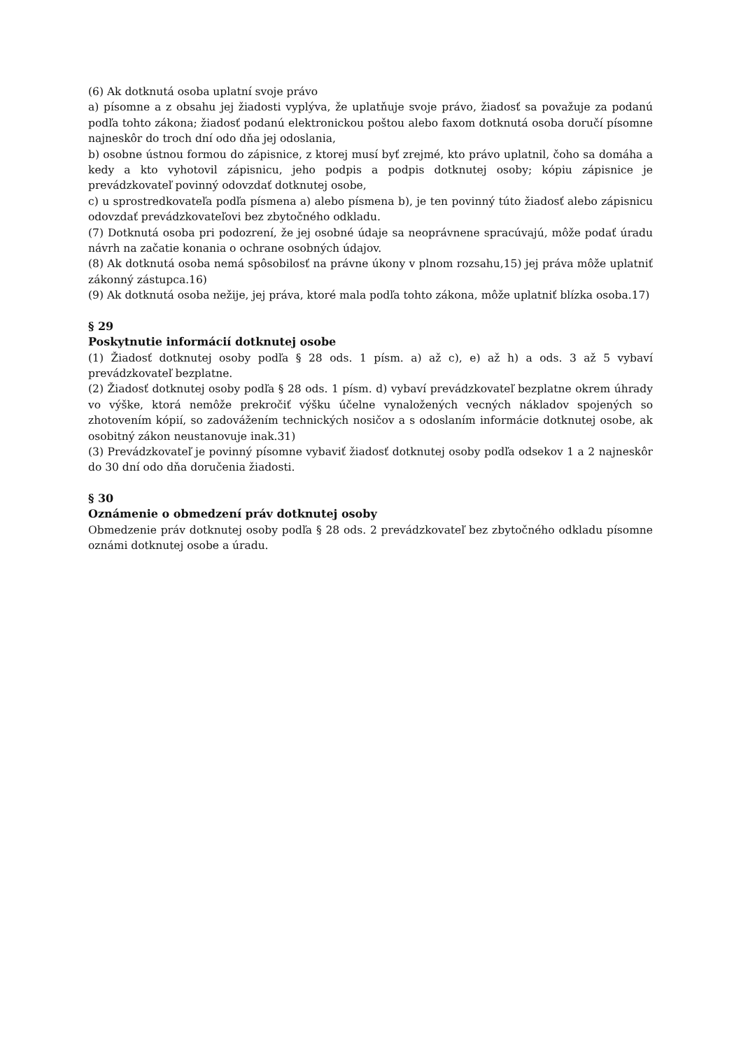(6) Ak dotknutá osoba uplatní svoje právo
a) písomne a z obsahu jej žiadosti vyplýva, že uplatňuje svoje právo, žiadosť sa považuje za podanú podľa tohto zákona; žiadosť podanú elektronickou poštou alebo faxom dotknutá osoba doručí písomne najneskôr do troch dní odo dňa jej odoslania,
b) osobne ústnou formou do zápisnice, z ktorej musí byť zrejmé, kto právo uplatnil, čoho sa domáha a kedy a kto vyhotovil zápisnicu, jeho podpis a podpis dotknutej osoby; kópiu zápisnice je prevádzkovateľ povinný odovzdať dotknutej osobe,
c) u sprostredkovateľa podľa písmena a) alebo písmena b), je ten povinný túto žiadosť alebo zápisnicu odovzdať prevádzkovateľovi bez zbytočného odkladu.
(7) Dotknutá osoba pri podozrení, že jej osobné údaje sa neoprávnene spracúvajú, môže podať úradu návrh na začatie konania o ochrane osobných údajov.
(8) Ak dotknutá osoba nemá spôsobilosť na právne úkony v plnom rozsahu,15) jej práva môže uplatniť zákonný zástupca.16)
(9) Ak dotknutá osoba nežije, jej práva, ktoré mala podľa tohto zákona, môže uplatniť blízka osoba.17)
§ 29
Poskytnutie informácií dotknutej osobe
(1) Žiadosť dotknutej osoby podľa § 28 ods. 1 písm. a) až c), e) až h) a ods. 3 až 5 vybaví prevádzkovateľ bezplatne.
(2) Žiadosť dotknutej osoby podľa § 28 ods. 1 písm. d) vybaví prevádzkovateľ bezplatne okrem úhrady vo výške, ktorá nemôže prekročiť výšku účelne vynaložených vecných nákladov spojených so zhotovením kópií, so zadovážením technických nosičov a s odoslaním informácie dotknutej osobe, ak osobitný zákon neustanovuje inak.31)
(3) Prevádzkovateľ je povinný písomne vybaviť žiadosť dotknutej osoby podľa odsekov 1 a 2 najneskôr do 30 dní odo dňa doručenia žiadosti.
§ 30
Oznámenie o obmedzení práv dotknutej osoby
Obmedzenie práv dotknutej osoby podľa § 28 ods. 2 prevádzkovateľ bez zbytočného odkladu písomne oznámi dotknutej osobe a úradu.